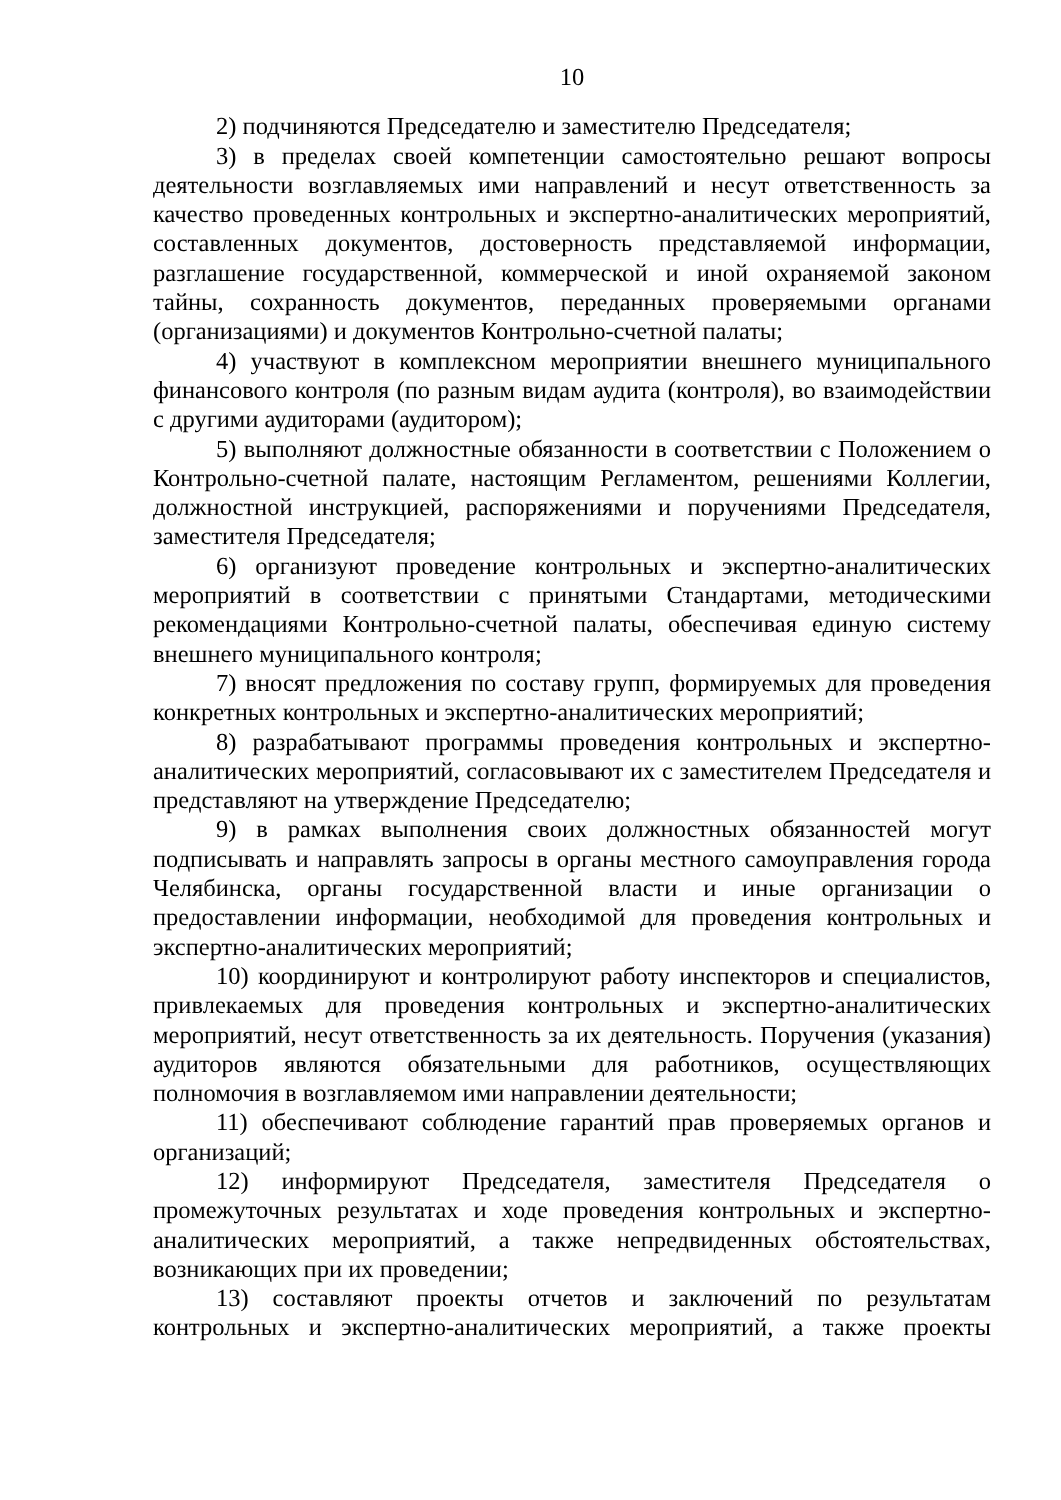10
2) подчиняются Председателю и заместителю Председателя;
3) в пределах своей компетенции самостоятельно решают вопросы деятельности возглавляемых ими направлений и несут ответственность за качество проведенных контрольных и экспертно-аналитических мероприятий, составленных документов, достоверность представляемой информации, разглашение государственной, коммерческой и иной охраняемой законом тайны, сохранность документов, переданных проверяемыми органами (организациями) и документов Контрольно-счетной палаты;
4) участвуют в комплексном мероприятии внешнего муниципального финансового контроля (по разным видам аудита (контроля), во взаимодействии с другими аудиторами (аудитором);
5) выполняют должностные обязанности в соответствии с Положением о Контрольно-счетной палате, настоящим Регламентом, решениями Коллегии, должностной инструкцией, распоряжениями и поручениями Председателя, заместителя Председателя;
6) организуют проведение контрольных и экспертно-аналитических мероприятий в соответствии с принятыми Стандартами, методическими рекомендациями Контрольно-счетной палаты, обеспечивая единую систему внешнего муниципального контроля;
7) вносят предложения по составу групп, формируемых для проведения конкретных контрольных и экспертно-аналитических мероприятий;
8) разрабатывают программы проведения контрольных и экспертно-аналитических мероприятий, согласовывают их с заместителем Председателя и представляют на утверждение Председателю;
9) в рамках выполнения своих должностных обязанностей могут подписывать и направлять запросы в органы местного самоуправления города Челябинска, органы государственной власти и иные организации о предоставлении информации, необходимой для проведения контрольных и экспертно-аналитических мероприятий;
10) координируют и контролируют работу инспекторов и специалистов, привлекаемых для проведения контрольных и экспертно-аналитических мероприятий, несут ответственность за их деятельность. Поручения (указания) аудиторов являются обязательными для работников, осуществляющих полномочия в возглавляемом ими направлении деятельности;
11) обеспечивают соблюдение гарантий прав проверяемых органов и организаций;
12) информируют Председателя, заместителя Председателя о промежуточных результатах и ходе проведения контрольных и экспертно-аналитических мероприятий, а также непредвиденных обстоятельствах, возникающих при их проведении;
13) составляют проекты отчетов и заключений по результатам контрольных и экспертно-аналитических мероприятий, а также проекты